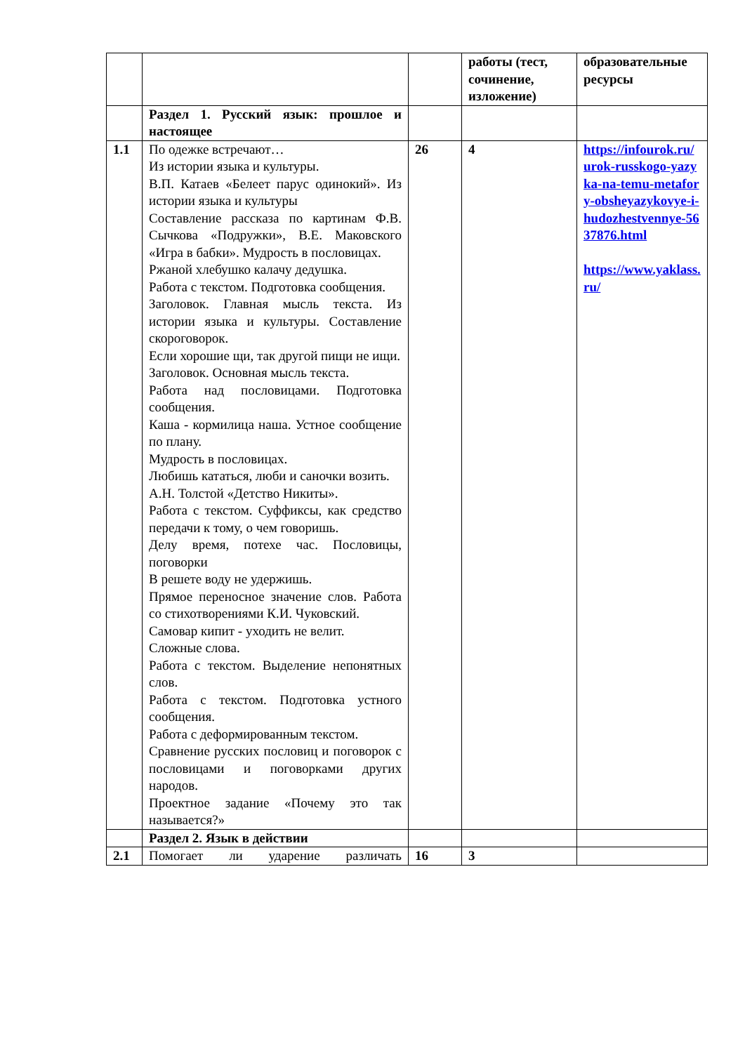| | | | работы (тест, сочинение, изложение) | образовательные ресурсы |
| | Раздел 1. Русский язык: прошлое и настоящее | | | |
| 1.1 | По одежке встречают… Из истории языка и культуры. В.П. Катаев «Белеет парус одинокий». Из истории языка и культуры Составление рассказа по картинам Ф.В. Сычкова «Подружки», В.Е. Маковского «Игра в бабки». Мудрость в пословицах. Ржаной хлебушко калачу дедушка. Работа с текстом. Подготовка сообщения. Заголовок. Главная мысль текста. Из истории языка и культуры. Составление скороговорок. Если хорошие щи, так другой пищи не ищи. Заголовок. Основная мысль текста. Работа над пословицами. Подготовка сообщения. Каша - кормилица наша. Устное сообщение по плану. Мудрость в пословицах. Любишь кататься, люби и саночки возить. А.Н. Толстой «Детство Никиты». Работа с текстом. Суффиксы, как средство передачи к тому, о чем говоришь. Делу время, потехе час. Пословицы, поговорки В решете воду не удержишь. Прямое переносное значение слов. Работа со стихотворениями К.И. Чуковский. Самовар кипит - уходить не велит. Сложные слова. Работа с текстом. Выделение непонятных слов. Работа с текстом. Подготовка устного сообщения. Работа с деформированным текстом. Сравнение русских пословиц и поговорок с пословицами и поговорками других народов. Проектное задание «Почему это так называется?» | 26 | 4 | https://infourok.ru/urok-russkogo-yazyka-na-temu-metafory-obsheyazykovye-i-hudozhestvennye-5637876.html https://www.yaklass.ru/ |
| | Раздел 2. Язык в действии | | | |
| 2.1 | Помогает ли ударение различать | 16 | 3 | |